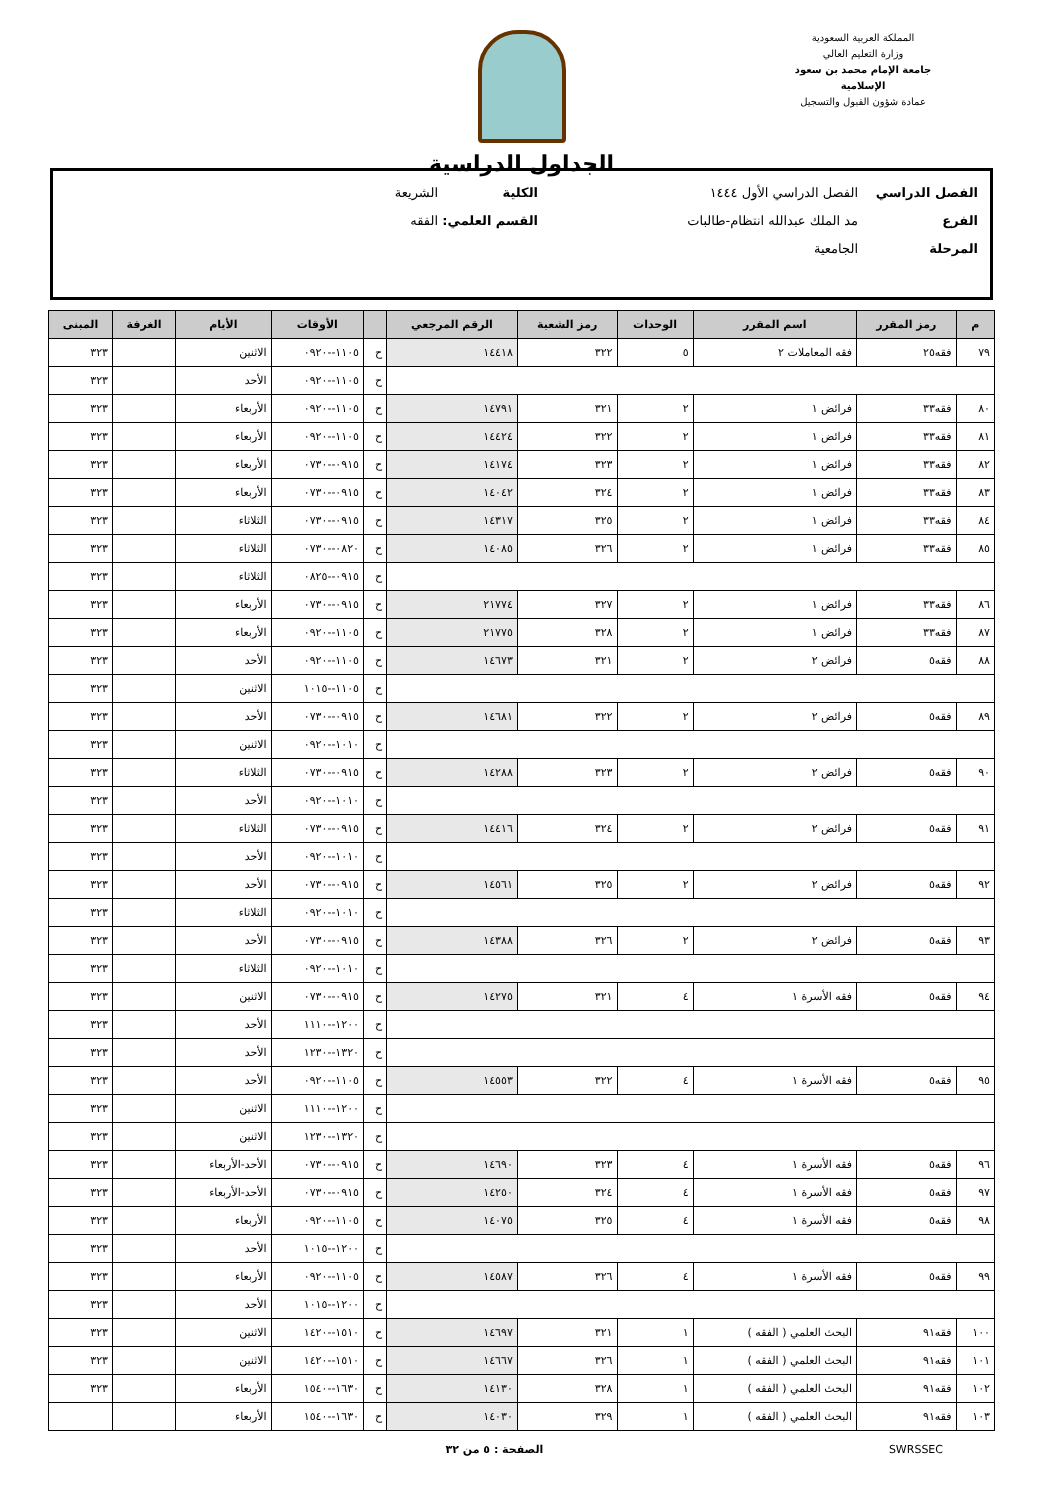المملكة العربية السعودية
وزارة التعليم العالي
جامعة الإمام محمد بن سعود الإسلامية
عمادة شؤون القبول والتسجيل
الجداول الدراسية
الفصل الدراسي الفصل الدراسي الأول ١٤٤٤ الكلية الشريعة
الفرع مد الملك عبدالله انتظام-طالبات القسم العلمي: الفقه
المرحلة الجامعية
| م | رمز المقرر | اسم المقرر | الوحدات | رمز الشعبة | الرقم المرجعي | | الأوقات | الأيام | الغرفة | المبنى |
| --- | --- | --- | --- | --- | --- | --- | --- | --- | --- | --- |
| ٧٩ | فقه٢٥ | فقه المعاملات ٢ | ٥ | ٣٢٢ | ١٤٤١٨ | ح | ١١٠٥--٠٩٢٠ | الاثنين | | ٣٢٣ |
| | | | | | | ح | ١١٠٥--٠٩٢٠ | الأحد | | ٣٢٣ |
| ٨٠ | فقه٣٣ | فرائض ١ | ٢ | ٣٢١ | ١٤٧٩١ | ح | ١١٠٥--٠٩٢٠ | الأربعاء | | ٣٢٣ |
| ٨١ | فقه٣٣ | فرائض ١ | ٢ | ٣٢٢ | ١٤٤٢٤ | ح | ١١٠٥--٠٩٢٠ | الأربعاء | | ٣٢٣ |
| ٨٢ | فقه٣٣ | فرائض ١ | ٢ | ٣٢٣ | ١٤١٧٤ | ح | ٠٩١٥--٠٧٣٠ | الأربعاء | | ٣٢٣ |
| ٨٣ | فقه٣٣ | فرائض ١ | ٢ | ٣٢٤ | ١٤٠٤٢ | ح | ٠٩١٥--٠٧٣٠ | الأربعاء | | ٣٢٣ |
| ٨٤ | فقه٣٣ | فرائض ١ | ٢ | ٣٢٥ | ١٤٣١٧ | ح | ٠٩١٥--٠٧٣٠ | الثلاثاء | | ٣٢٣ |
| ٨٥ | فقه٣٣ | فرائض ١ | ٢ | ٣٢٦ | ١٤٠٨٥ | ح | ٠٨٢٠--٠٧٣٠ | الثلاثاء | | ٣٢٣ |
| | | | | | | ح | ٠٩١٥--٠٨٢٥ | الثلاثاء | | ٣٢٣ |
| ٨٦ | فقه٣٣ | فرائض ١ | ٢ | ٣٢٧ | ٢١٧٧٤ | ح | ٠٩١٥--٠٧٣٠ | الأربعاء | | ٣٢٣ |
| ٨٧ | فقه٣٣ | فرائض ١ | ٢ | ٣٢٨ | ٢١٧٧٥ | ح | ١١٠٥--٠٩٢٠ | الأربعاء | | ٣٢٣ |
| ٨٨ | فقه٥ | فرائض ٢ | ٢ | ٣٢١ | ١٤٦٧٣ | ح | ١١٠٥--٠٩٢٠ | الأحد | | ٣٢٣ |
| | | | | | | ح | ١١٠٥--١٠١٥ | الاثنين | | ٣٢٣ |
| ٨٩ | فقه٥ | فرائض ٢ | ٢ | ٣٢٢ | ١٤٦٨١ | ح | ٠٩١٥--٠٧٣٠ | الأحد | | ٣٢٣ |
| | | | | | | ح | ١٠١٠--٠٩٢٠ | الاثنين | | ٣٢٣ |
| ٩٠ | فقه٥ | فرائض ٢ | ٢ | ٣٢٣ | ١٤٢٨٨ | ح | ٠٩١٥--٠٧٣٠ | الثلاثاء | | ٣٢٣ |
| | | | | | | ح | ١٠١٠--٠٩٢٠ | الأحد | | ٣٢٣ |
| ٩١ | فقه٥ | فرائض ٢ | ٢ | ٣٢٤ | ١٤٤١٦ | ح | ٠٩١٥--٠٧٣٠ | الثلاثاء | | ٣٢٣ |
| | | | | | | ح | ١٠١٠--٠٩٢٠ | الأحد | | ٣٢٣ |
| ٩٢ | فقه٥ | فرائض ٢ | ٢ | ٣٢٥ | ١٤٥٦١ | ح | ٠٩١٥--٠٧٣٠ | الأحد | | ٣٢٣ |
| | | | | | | ح | ١٠١٠--٠٩٢٠ | الثلاثاء | | ٣٢٣ |
| ٩٣ | فقه٥ | فرائض ٢ | ٢ | ٣٢٦ | ١٤٣٨٨ | ح | ٠٩١٥--٠٧٣٠ | الأحد | | ٣٢٣ |
| | | | | | | ح | ١٠١٠--٠٩٢٠ | الثلاثاء | | ٣٢٣ |
| ٩٤ | فقه٥ | فقه الأسرة ١ | ٤ | ٣٢١ | ١٤٢٧٥ | ح | ٠٩١٥--٠٧٣٠ | الاثنين | | ٣٢٣ |
| | | | | | | ح | ١٢٠٠--١١١٠ | الأحد | | ٣٢٣ |
| | | | | | | ح | ١٣٢٠--١٢٣٠ | الأحد | | ٣٢٣ |
| ٩٥ | فقه٥ | فقه الأسرة ١ | ٤ | ٣٢٢ | ١٤٥٥٣ | ح | ١١٠٥--٠٩٢٠ | الأحد | | ٣٢٣ |
| | | | | | | ح | ١٢٠٠--١١١٠ | الاثنين | | ٣٢٣ |
| | | | | | | ح | ١٣٢٠--١٢٣٠ | الاثنين | | ٣٢٣ |
| ٩٦ | فقه٥ | فقه الأسرة ١ | ٤ | ٣٢٣ | ١٤٦٩٠ | ح | ٠٩١٥--٠٧٣٠ | الأحد-الأربعاء | | ٣٢٣ |
| ٩٧ | فقه٥ | فقه الأسرة ١ | ٤ | ٣٢٤ | ١٤٢٥٠ | ح | ٠٩١٥--٠٧٣٠ | الأحد-الأربعاء | | ٣٢٣ |
| ٩٨ | فقه٥ | فقه الأسرة ١ | ٤ | ٣٢٥ | ١٤٠٧٥ | ح | ١١٠٥--٠٩٢٠ | الأربعاء | | ٣٢٣ |
| | | | | | | ح | ١٢٠٠--١٠١٥ | الأحد | | ٣٢٣ |
| ٩٩ | فقه٥ | فقه الأسرة ١ | ٤ | ٣٢٦ | ١٤٥٨٧ | ح | ١١٠٥--٠٩٢٠ | الأربعاء | | ٣٢٣ |
| | | | | | | ح | ١٢٠٠--١٠١٥ | الأحد | | ٣٢٣ |
| ١٠٠ | فقه٩١ | البحث العلمي ( الفقه ) | ١ | ٣٢١ | ١٤٦٩٧ | ح | ١٥١٠--١٤٢٠ | الاثنين | | ٣٢٣ |
| ١٠١ | فقه٩١ | البحث العلمي ( الفقه ) | ١ | ٣٢٦ | ١٤٦٦٧ | ح | ١٥١٠--١٤٢٠ | الاثنين | | ٣٢٣ |
| ١٠٢ | فقه٩١ | البحث العلمي ( الفقه ) | ١ | ٣٢٨ | ١٤١٣٠ | ح | ١٦٣٠--١٥٤٠ | الأربعاء | | ٣٢٣ |
| ١٠٣ | فقه٩١ | البحث العلمي ( الفقه ) | ١ | ٣٢٩ | ١٤٠٣٠ | ح | ١٦٣٠--١٥٤٠ | الأربعاء | | |
SWRSSEC الصفحة : ٥ من ٣٢